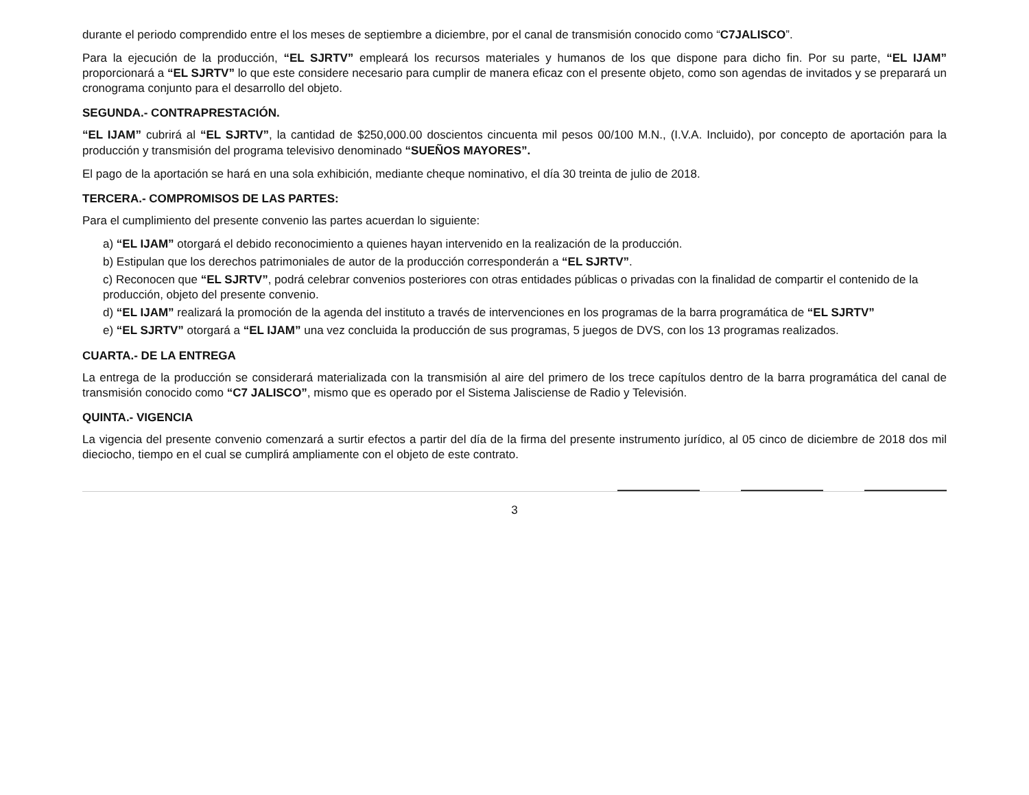durante el periodo comprendido entre el los meses de septiembre a diciembre, por el canal de transmisión conocido como “C7JALISCO”.
Para la ejecución de la producción, “EL SJRTV” empleará los recursos materiales y humanos de los que dispone para dicho fin. Por su parte, “EL IJAM” proporcionará a “EL SJRTV” lo que este considere necesario para cumplir de manera eficaz con el presente objeto, como son agendas de invitados y se preparará un cronograma conjunto para el desarrollo del objeto.
SEGUNDA.- CONTRAPRESTACIÓN.
“EL IJAM” cubrirá al “EL SJRTV”, la cantidad de $250,000.00 doscientos cincuenta mil pesos 00/100 M.N., (I.V.A. Incluido), por concepto de aportación para la producción y transmisión del programa televisivo denominado “SUEÑOS MAYORES”.
El pago de la aportación se hará en una sola exhibición, mediante cheque nominativo, el día 30 treinta de julio de 2018.
TERCERA.- COMPROMISOS DE LAS PARTES:
Para el cumplimiento del presente convenio las partes acuerdan lo siguiente:
a) “EL IJAM” otorgará el debido reconocimiento a quienes hayan intervenido en la realización de la producción.
b) Estipulan que los derechos patrimoniales de autor de la producción corresponderán a “EL SJRTV”.
c) Reconocen que “EL SJRTV”, podrá celebrar convenios posteriores con otras entidades públicas o privadas con la finalidad de compartir el contenido de la producción, objeto del presente convenio.
d) “EL IJAM” realizará la promoción de la agenda del instituto a través de intervenciones en los programas de la barra programática de “EL SJRTV”
e) “EL SJRTV” otorgará a “EL IJAM” una vez concluida la producción de sus programas, 5 juegos de DVS, con los 13 programas realizados.
CUARTA.- DE LA ENTREGA
La entrega de la producción se considerará materializada con la transmisión al aire del primero de los trece capítulos dentro de la barra programática del canal de transmisión conocido como “C7 JALISCO”, mismo que es operado por el Sistema Jalisciense de Radio y Televisión.
QUINTA.- VIGENCIA
La vigencia del presente convenio comenzará a surtir efectos a partir del día de la firma del presente instrumento jurídico, al 05 cinco de diciembre de 2018 dos mil dieciocho, tiempo en el cual se cumplirá ampliamente con el objeto de este contrato.
3